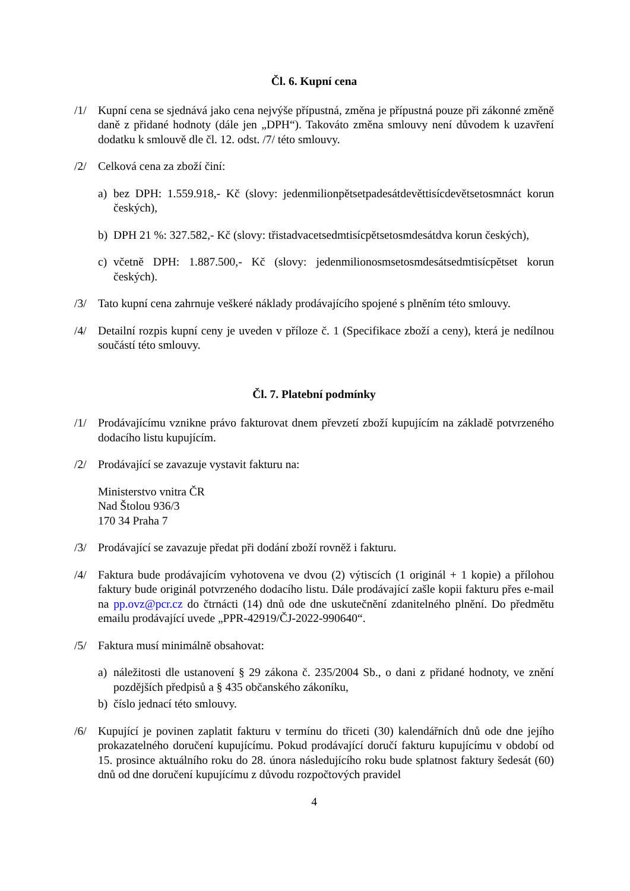Čl. 6. Kupní cena
/1/ Kupní cena se sjednává jako cena nejvýše přípustná, změna je přípustná pouze při zákonné změně daně z přidané hodnoty (dále jen „DPH“). Takováto změna smlouvy není důvodem k uzavření dodatku k smlouvě dle čl. 12. odst. /7/ této smlouvy.
/2/ Celková cena za zboží činí:
a) bez DPH: 1.559.918,- Kč (slovy: jedenmilionpětsetpadesátdevěttisícdevětsetosmnáct korun českých),
b) DPH 21 %: 327.582,- Kč (slovy: třistadvacetsedmtisícpětsetosmdesátdva korun českých),
c) včetně DPH: 1.887.500,- Kč (slovy: jedenmilionosmsetosmdesátsedmtisícpětset korun českých).
/3/ Tato kupní cena zahrnuje veškeré náklady prodávajícího spojené s plněním této smlouvy.
/4/ Detailní rozpis kupní ceny je uveden v příloze č. 1 (Specifikace zboží a ceny), která je nedílnou součástí této smlouvy.
Čl. 7. Platební podmínky
/1/ Prodávajícímu vznikne právo fakturovat dnem převzetí zboží kupujícím na základě potvrzeného dodacího listu kupujícím.
/2/ Prodávající se zavazuje vystavit fakturu na:
Ministerstvo vnitra ČR
Nad Štolou 936/3
170 34 Praha 7
/3/ Prodávající se zavazuje předat při dodání zboží rovněž i fakturu.
/4/ Faktura bude prodávajícím vyhotovena ve dvou (2) výtiscích (1 originál + 1 kopie) a přílohou faktury bude originál potvrzeného dodacího listu. Dále prodávající zašle kopii fakturu přes e-mail na pp.ovz@pcr.cz do čtrnácti (14) dnů ode dne uskutečnění zdanitelného plnění. Do předmětu emailu prodávající uvede „PPR-42919/ČJ-2022-990640“.
/5/ Faktura musí minimálně obsahovat:
a) náležitosti dle ustanovení § 29 zákona č. 235/2004 Sb., o dani z přidané hodnoty, ve znění pozdějších předpisů a § 435 občanského zákoníku,
b) číslo jednací této smlouvy.
/6/ Kupující je povinen zaplatit fakturu v termínu do třiceti (30) kalendářních dnů ode dne jejího prokazatelného doručení kupujícímu. Pokud prodávající doručí fakturu kupujícímu v období od 15. prosince aktuálního roku do 28. února následujícího roku bude splatnost faktury šedesát (60) dnů od dne doručení kupujícímu z důvodu rozpočtových pravidel
4